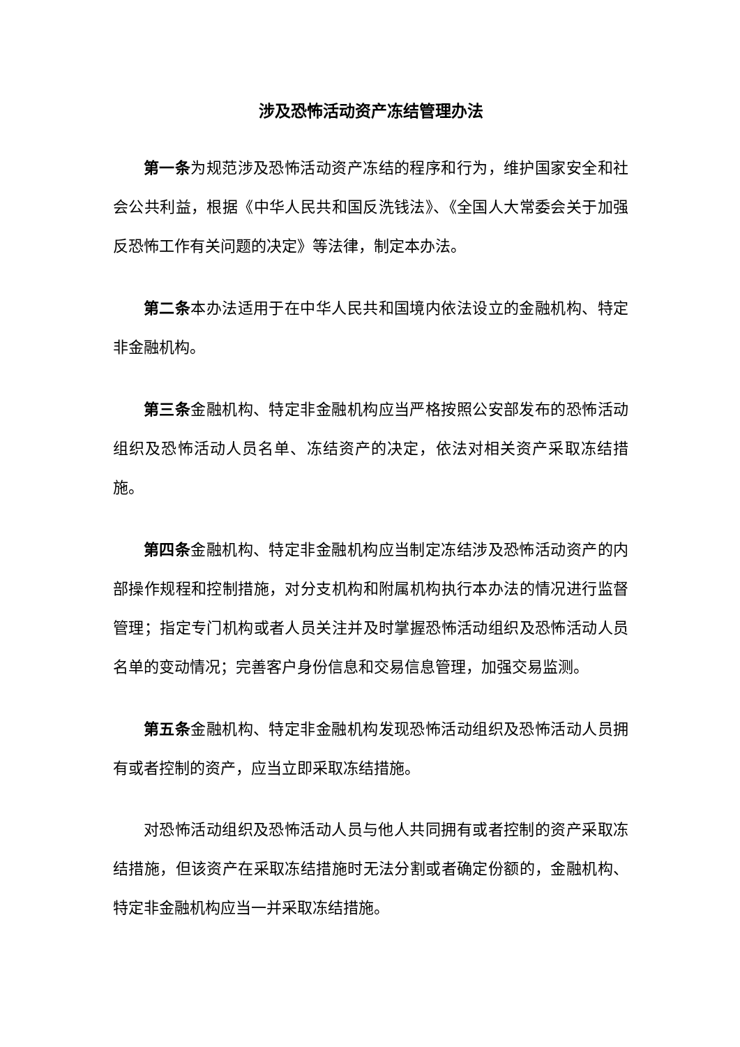涉及恐怖活动资产冻结管理办法
第一条为规范涉及恐怖活动资产冻结的程序和行为，维护国家安全和社会公共利益，根据《中华人民共和国反洗钱法》、《全国人大常委会关于加强反恐怖工作有关问题的决定》等法律，制定本办法。
第二条本办法适用于在中华人民共和国境内依法设立的金融机构、特定非金融机构。
第三条金融机构、特定非金融机构应当严格按照公安部发布的恐怖活动组织及恐怖活动人员名单、冻结资产的决定，依法对相关资产采取冻结措施。
第四条金融机构、特定非金融机构应当制定冻结涉及恐怖活动资产的内部操作规程和控制措施，对分支机构和附属机构执行本办法的情况进行监督管理；指定专门机构或者人员关注并及时掌握恐怖活动组织及恐怖活动人员名单的变动情况；完善客户身份信息和交易信息管理，加强交易监测。
第五条金融机构、特定非金融机构发现恐怖活动组织及恐怖活动人员拥有或者控制的资产，应当立即采取冻结措施。
对恐怖活动组织及恐怖活动人员与他人共同拥有或者控制的资产采取冻结措施，但该资产在采取冻结措施时无法分割或者确定份额的，金融机构、特定非金融机构应当一并采取冻结措施。